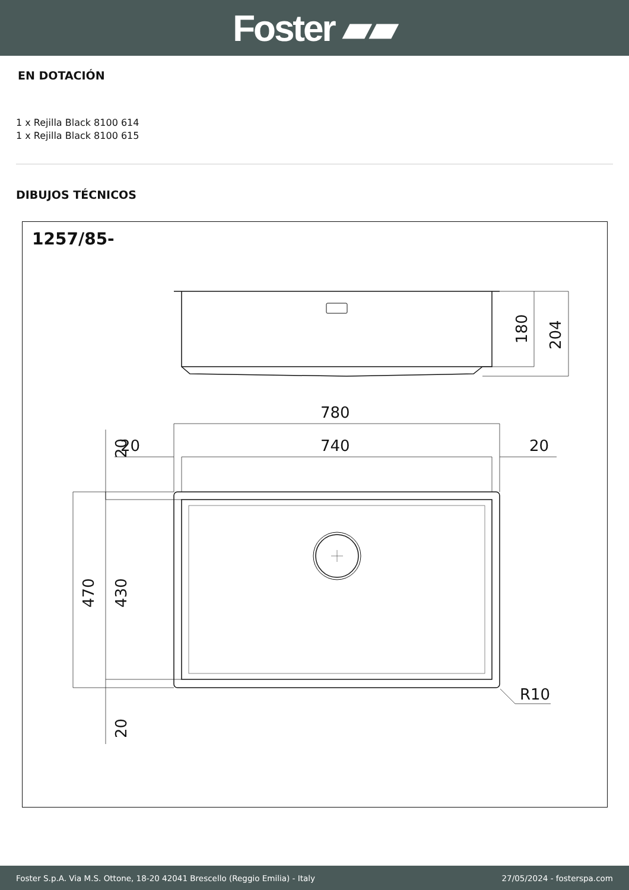Foster ▰▰
EN DOTACIÓN
1 x Rejilla Black 8100 614
1 x Rejilla Black 8100 615
DIBUJOS TÉCNICOS
1257/85-
180
204
780
740
20
20
470
430
20
20
R10
Foster S.p.A. Via M.S. Ottone, 18-20 42041 Brescello (Reggio Emilia) - Italy 27/05/2024 - fosterspa.com